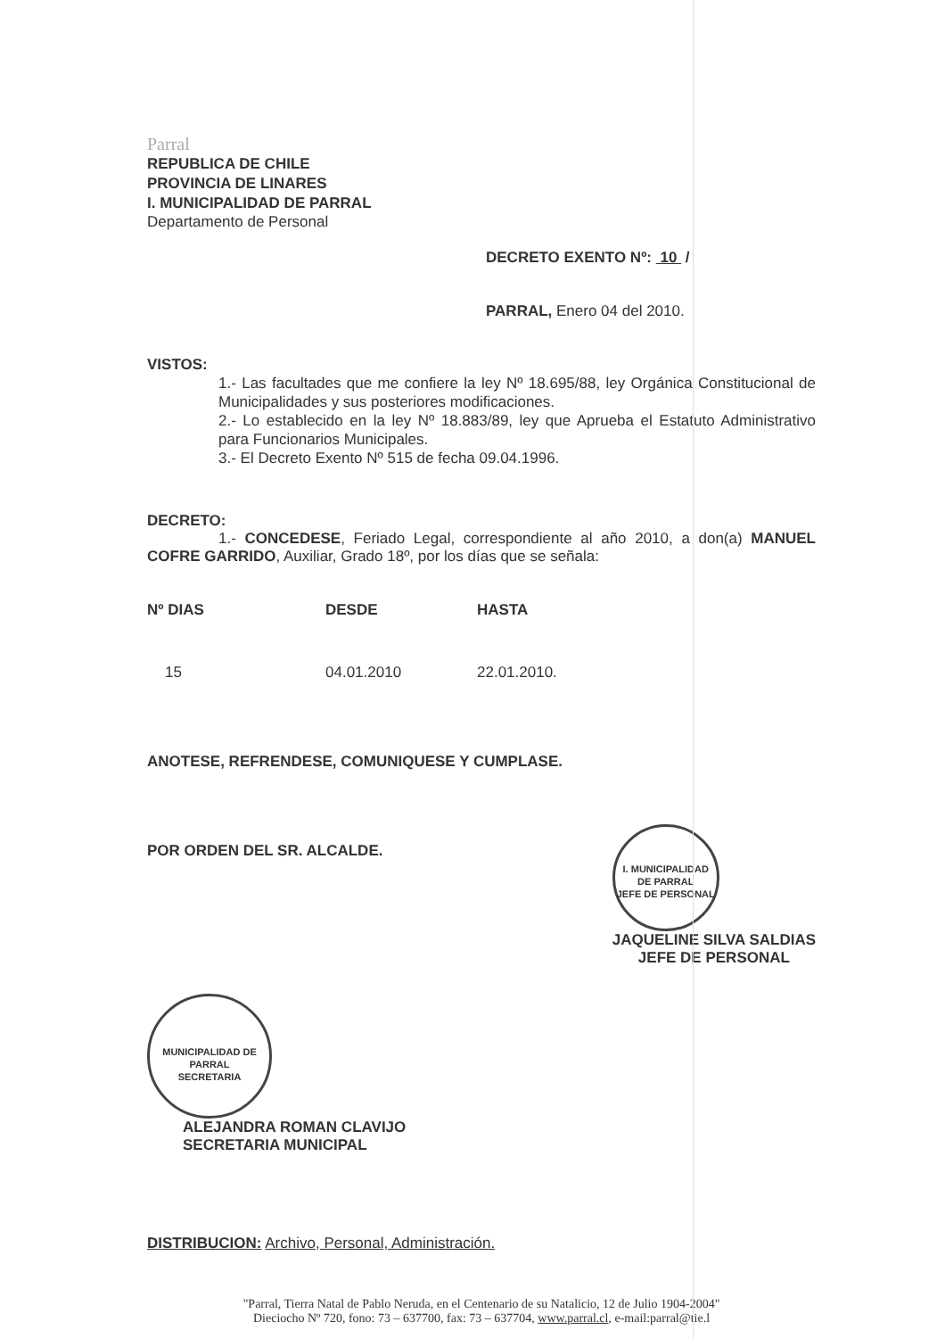Parral
REPUBLICA DE CHILE
PROVINCIA DE LINARES
I. MUNICIPALIDAD DE PARRAL
Departamento de Personal
DECRETO EXENTO Nº: 10 /
PARRAL, Enero 04 del 2010.
VISTOS:
1.- Las facultades que me confiere la ley Nº 18.695/88, ley Orgánica Constitucional de Municipalidades y sus posteriores modificaciones.
2.- Lo establecido en la ley Nº 18.883/89, ley que Aprueba el Estatuto Administrativo para Funcionarios Municipales.
3.- El Decreto Exento Nº 515 de fecha 09.04.1996.
DECRETO:
1.- CONCEDESE, Feriado Legal, correspondiente al año 2010, a don(a) MANUEL COFRE GARRIDO, Auxiliar, Grado 18º, por los días que se señala:
| Nº DIAS | DESDE | HASTA |
| --- | --- | --- |
| 15 | 04.01.2010 | 22.01.2010. |
ANOTESE, REFRENDESE, COMUNIQUESE Y CUMPLASE.
POR ORDEN DEL SR. ALCALDE.
I. MUNICIPALIDAD DE PARRAL
JEFE DE PERSONAL
JAQUELINE SILVA SALDIAS
JEFE DE PERSONAL
MUNICIPALIDAD DE PARRAL
SECRETARIA
ALEJANDRA ROMAN CLAVIJO
SECRETARIA MUNICIPAL
DISTRIBUCION: Archivo, Personal, Administración.
"Parral, Tierra Natal de Pablo Neruda, en el Centenario de su Natalicio, 12 de Julio 1904-2004"
Dieciocho Nº 720, fono: 73 – 637700, fax: 73 – 637704, www.parral.cl, e-mail:parral@tie.l